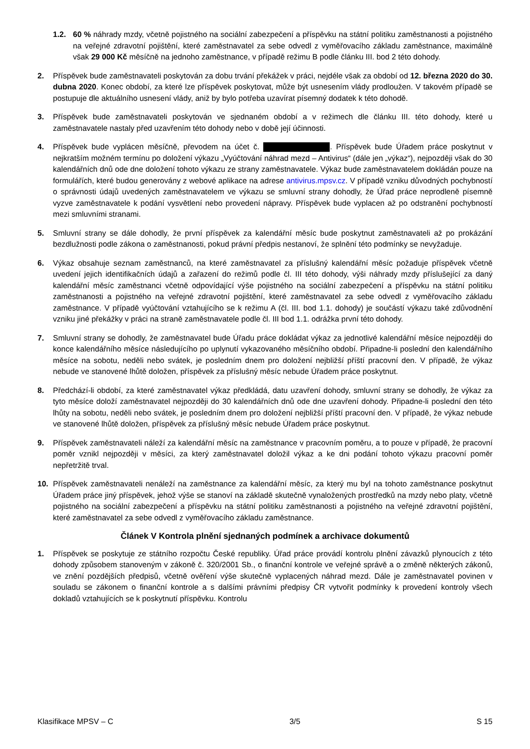1.2. 60 % náhrady mzdy, včetně pojistného na sociální zabezpečení a příspěvku na státní politiku zaměstnanosti a pojistného na veřejné zdravotní pojištění, které zaměstnavatel za sebe odvedl z vyměřovacího základu zaměstnance, maximálně však 29 000 Kč měsíčně na jednoho zaměstnance, v případě režimu B podle článku III. bod 2 této dohody.
2. Příspěvek bude zaměstnavateli poskytován za dobu trvání překážek v práci, nejdéle však za období od 12. března 2020 do 30. dubna 2020. Konec období, za které lze příspěvek poskytovat, může být usnesením vlády prodloužen. V takovém případě se postupuje dle aktuálního usnesení vlády, aniž by bylo potřeba uzavírat písemný dodatek k této dohodě.
3. Příspěvek bude zaměstnavateli poskytován ve sjednaném období a v režimech dle článku III. této dohody, které u zaměstnavatele nastaly před uzavřením této dohody nebo v době její účinnosti.
4. Příspěvek bude vyplácen měsíčně, převodem na účet č. . Příspěvek bude Úřadem práce poskytnut v nejkratším možném termínu po doložení výkazu „Vyúčtování náhrad mezd – Antivirus“ (dále jen „výkaz“), nejpozději však do 30 kalendářních dnů ode dne doložení tohoto výkazu ze strany zaměstnavatele. Výkaz bude zaměstnavatelem dokládán pouze na formulářích, které budou generovány z webové aplikace na adrese antivirus.mpsv.cz. V případě vzniku důvodných pochybností o správnosti údajů uvedených zaměstnavatelem ve výkazu se smluvní strany dohodly, že Úřad práce neprodleně písemně vyzve zaměstnavatele k podání vysvětlení nebo provedení nápravy. Příspěvek bude vyplacen až po odstranění pochybností mezi smluvními stranami.
5. Smluvní strany se dále dohodly, že první příspěvek za kalendářní měsíc bude poskytnut zaměstnavateli až po prokázání bezdlužnosti podle zákona o zaměstnanosti, pokud právní předpis nestanoví, že splnění této podmínky se nevyžaduje.
6. Výkaz obsahuje seznam zaměstnanců, na které zaměstnavatel za příslušný kalendářní měsíc požaduje příspěvek včetně uvedení jejich identifikačních údajů a zařazení do režimů podle čl. III této dohody, výši náhrady mzdy příslušející za daný kalendářní měsíc zaměstnanci včetně odpovídající výše pojistného na sociální zabezpečení a příspěvku na státní politiku zaměstnanosti a pojistného na veřejné zdravotní pojištění, které zaměstnavatel za sebe odvedl z vyměřovacího základu zaměstnance. V případě vyúčtování vztahujícího se k režimu A (čl. III. bod 1.1. dohody) je součástí výkazu také zdůvodnění vzniku jiné překážky v práci na straně zaměstnavatele podle čl. III bod 1.1. odrážka první této dohody.
7. Smluvní strany se dohodly, že zaměstnavatel bude Úřadu práce dokládat výkaz za jednotlivé kalendářní měsíce nejpozději do konce kalendářního měsíce následujícího po uplynutí vykazovaného měsíčního období. Připadne-li poslední den kalendářního měsíce na sobotu, neděli nebo svátek, je posledním dnem pro doložení nejbližší příští pracovní den. V případě, že výkaz nebude ve stanovené lhůtě doložen, příspěvek za příslušný měsíc nebude Úřadem práce poskytnut.
8. Předchází-li období, za které zaměstnavatel výkaz předkládá, datu uzavření dohody, smluvní strany se dohodly, že výkaz za tyto měsíce doloží zaměstnavatel nejpozději do 30 kalendářních dnů ode dne uzavření dohody. Připadne-li poslední den této lhůty na sobotu, neděli nebo svátek, je posledním dnem pro doložení nejbližší příští pracovní den. V případě, že výkaz nebude ve stanovené lhůtě doložen, příspěvek za příslušný měsíc nebude Úřadem práce poskytnut.
9. Příspěvek zaměstnavateli náleží za kalendářní měsíc na zaměstnance v pracovním poměru, a to pouze v případě, že pracovní poměr vznikl nejpozději v měsíci, za který zaměstnavatel doložil výkaz a ke dni podání tohoto výkazu pracovní poměr nepřetržitě trval.
10. Příspěvek zaměstnavateli nenáleží na zaměstnance za kalendářní měsíc, za který mu byl na tohoto zaměstnance poskytnut Úřadem práce jiný příspěvek, jehož výše se stanoví na základě skutečně vynaložených prostředků na mzdy nebo platy, včetně pojistného na sociální zabezpečení a příspěvku na státní politiku zaměstnanosti a pojistného na veřejné zdravotní pojištění, které zaměstnavatel za sebe odvedl z vyměřovacího základu zaměstnance.
Článek V Kontrola plnění sjednaných podmínek a archivace dokumentů
1. Příspěvek se poskytuje ze státního rozpočtu České republiky. Úřad práce provádí kontrolu plnění závazků plynoucích z této dohody způsobem stanoveným v zákoně č. 320/2001 Sb., o finanční kontrole ve veřejné správě a o změně některých zákonů, ve znění pozdějších předpisů, včetně ověření výše skutečně vyplacených náhrad mezd. Dále je zaměstnavatel povinen v souladu se zákonem o finanční kontrole a s dalšími právními předpisy ČR vytvořit podmínky k provedení kontroly všech dokladů vztahujících se k poskytnutí příspěvku. Kontrolu
Klasifikace MPSV – C 3/5 S 15